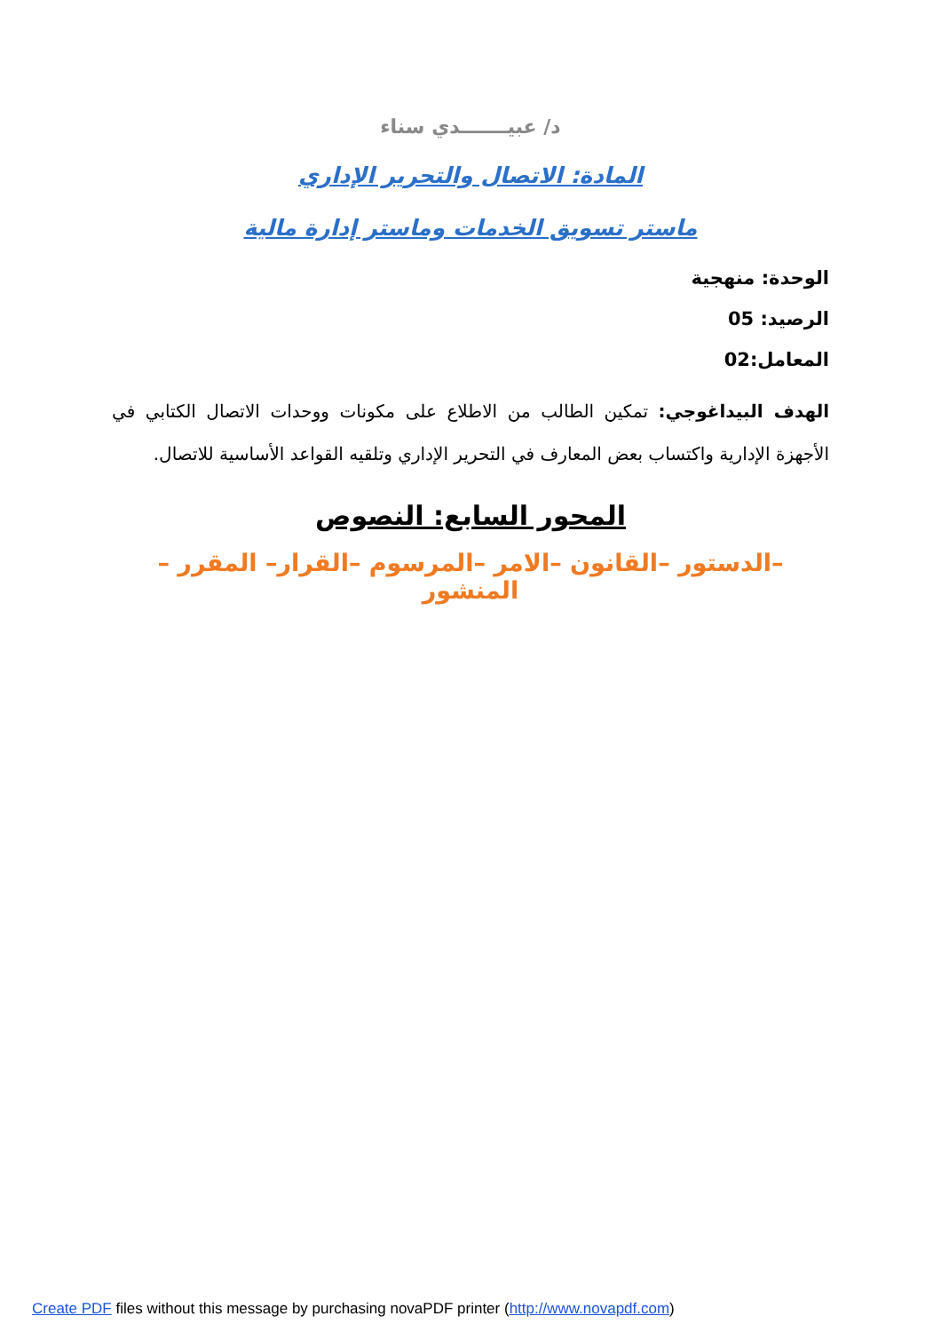د/ عبيـــــــدي سناء
المادة: الاتصال والتحرير الإداري
ماستر تسويق الخدمات وماستر إدارة مالية
الوحدة: منهجية
الرصيد: 05
المعامل:02
الهدف البيداغوجي: تمكين الطالب من الاطلاع على مكونات ووحدات الاتصال الكتابي في الأجهزة الإدارية واكتساب بعض المعارف في التحرير الإداري وتلقيه القواعد الأساسية للاتصال.
المحور السابع: النصوص
–الدستور –القانون –الامر –المرسوم –القرار– المقرر –المنشور
Create PDF files without this message by purchasing novaPDF printer (http://www.novapdf.com)